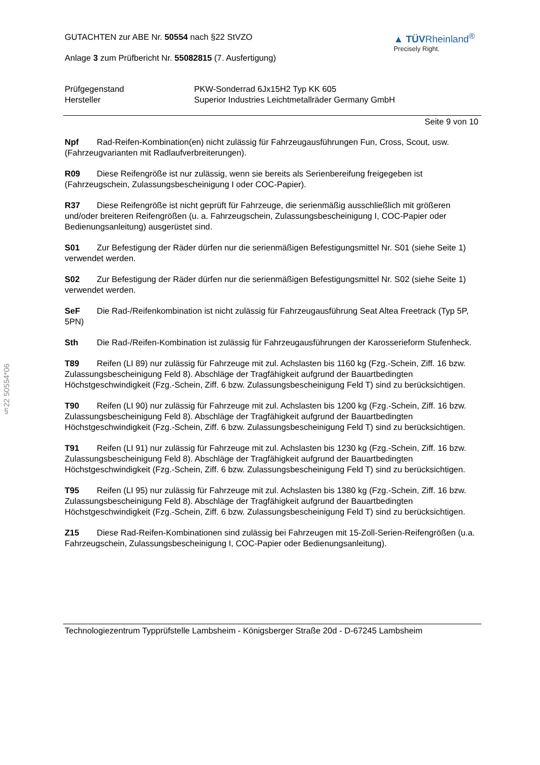§22 50554*06
GUTACHTEN zur ABE Nr. 50554 nach §22 StVZO
Anlage 3 zum Prüfbericht Nr. 55082815 (7. Ausfertigung)
▲ TÜVRheinland<sup>®</sup>
Precisely Right.
Prüfgegenstand
PKW-Sonderrad 6Jx15H2 Typ KK 605
Hersteller
Superior Industries Leichtmetallräder Germany GmbH
Seite 9 von 10
Npf Rad-Reifen-Kombination(en) nicht zulässig für Fahrzeugausführungen Fun, Cross, Scout, usw. (Fahrzeugvarianten mit Radlaufverbreiterungen).
R09 Diese Reifengröße ist nur zulässig, wenn sie bereits als Serienbereifung freigegeben ist (Fahrzeugschein, Zulassungsbescheinigung I oder COC-Papier).
R37 Diese Reifengröße ist nicht geprüft für Fahrzeuge, die serienmäßig ausschließlich mit größeren und/oder breiteren Reifengrößen (u. a. Fahrzeugschein, Zulassungsbescheinigung I, COC-Papier oder Bedienungsanleitung) ausgerüstet sind.
S01 Zur Befestigung der Räder dürfen nur die serienmäßigen Befestigungsmittel Nr. S01 (siehe Seite 1) verwendet werden.
S02 Zur Befestigung der Räder dürfen nur die serienmäßigen Befestigungsmittel Nr. S02 (siehe Seite 1) verwendet werden.
SeF Die Rad-/Reifenkombination ist nicht zulässig für Fahrzeugausführung Seat Altea Freetrack (Typ 5P, 5PN)
Sth Die Rad-/Reifen-Kombination ist zulässig für Fahrzeugausführungen der Karosserieform Stufenheck.
T89 Reifen (LI 89) nur zulässig für Fahrzeuge mit zul. Achslasten bis 1160 kg (Fzg.-Schein, Ziff. 16 bzw. Zulassungsbescheinigung Feld 8). Abschläge der Tragfähigkeit aufgrund der Bauartbedingten Höchstgeschwindigkeit (Fzg.-Schein, Ziff. 6 bzw. Zulassungsbescheinigung Feld T) sind zu berücksichtigen.
T90 Reifen (LI 90) nur zulässig für Fahrzeuge mit zul. Achslasten bis 1200 kg (Fzg.-Schein, Ziff. 16 bzw. Zulassungsbescheinigung Feld 8). Abschläge der Tragfähigkeit aufgrund der Bauartbedingten Höchstgeschwindigkeit (Fzg.-Schein, Ziff. 6 bzw. Zulassungsbescheinigung Feld T) sind zu berücksichtigen.
T91 Reifen (LI 91) nur zulässig für Fahrzeuge mit zul. Achslasten bis 1230 kg (Fzg.-Schein, Ziff. 16 bzw. Zulassungsbescheinigung Feld 8). Abschläge der Tragfähigkeit aufgrund der Bauartbedingten Höchstgeschwindigkeit (Fzg.-Schein, Ziff. 6 bzw. Zulassungsbescheinigung Feld T) sind zu berücksichtigen.
T95 Reifen (LI 95) nur zulässig für Fahrzeuge mit zul. Achslasten bis 1380 kg (Fzg.-Schein, Ziff. 16 bzw. Zulassungsbescheinigung Feld 8). Abschläge der Tragfähigkeit aufgrund der Bauartbedingten Höchstgeschwindigkeit (Fzg.-Schein, Ziff. 6 bzw. Zulassungsbescheinigung Feld T) sind zu berücksichtigen.
Z15 Diese Rad-Reifen-Kombinationen sind zulässig bei Fahrzeugen mit 15-Zoll-Serien-Reifengrößen (u.a. Fahrzeugschein, Zulassungsbescheinigung I, COC-Papier oder Bedienungsanleitung).
Technologiezentrum Typprüfstelle Lambsheim - Königsberger Straße 20d - D-67245 Lambsheim